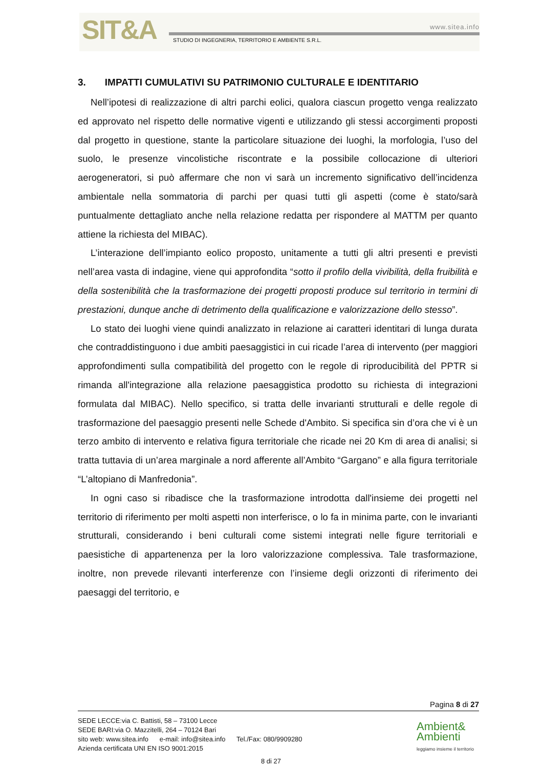SIT&A www.sitea.info
STUDIO DI INGEGNERIA, TERRITORIO E AMBIENTE S.R.L.
3. IMPATTI CUMULATIVI SU PATRIMONIO CULTURALE E IDENTITARIO
Nell’ipotesi di realizzazione di altri parchi eolici, qualora ciascun progetto venga realizzato ed approvato nel rispetto delle normative vigenti e utilizzando gli stessi accorgimenti proposti dal progetto in questione, stante la particolare situazione dei luoghi, la morfologia, l’uso del suolo, le presenze vincolistiche riscontrate e la possibile collocazione di ulteriori aerogeneratori, si può affermare che non vi sarà un incremento significativo dell’incidenza ambientale nella sommatoria di parchi per quasi tutti gli aspetti (come è stato/sarà puntualmente dettagliato anche nella relazione redatta per rispondere al MATTM per quanto attiene la richiesta del MIBAC).
L’interazione dell’impianto eolico proposto, unitamente a tutti gli altri presenti e previsti nell’area vasta di indagine, viene qui approfondita “sotto il profilo della vivibilità, della fruibilità e della sostenibilità che la trasformazione dei progetti proposti produce sul territorio in termini di prestazioni, dunque anche di detrimento della qualificazione e valorizzazione dello stesso”.
Lo stato dei luoghi viene quindi analizzato in relazione ai caratteri identitari di lunga durata che contraddistinguono i due ambiti paesaggistici in cui ricade l’area di intervento (per maggiori approfondimenti sulla compatibilità del progetto con le regole di riproducibilità del PPTR si rimanda all'integrazione alla relazione paesaggistica prodotto su richiesta di integrazioni formulata dal MIBAC). Nello specifico, si tratta delle invarianti strutturali e delle regole di trasformazione del paesaggio presenti nelle Schede d'Ambito. Si specifica sin d’ora che vi è un terzo ambito di intervento e relativa figura territoriale che ricade nei 20 Km di area di analisi; si tratta tuttavia di un’area marginale a nord afferente all’Ambito “Gargano” e alla figura territoriale “L’altopiano di Manfredonia”.
In ogni caso si ribadisce che la trasformazione introdotta dall'insieme dei progetti nel territorio di riferimento per molti aspetti non interferisce, o lo fa in minima parte, con le invarianti strutturali, considerando i beni culturali come sistemi integrati nelle figure territoriali e paesistiche di appartenenza per la loro valorizzazione complessiva. Tale trasformazione, inoltre, non prevede rilevanti interferenze con l’insieme degli orizzonti di riferimento dei paesaggi del territorio, e
Pagina 8 di 27
SEDE LECCE:via C. Battisti, 58 – 73100 Lecce
SEDE BARI:via O. Mazzitelli, 264 – 70124 Bari
sito web: www.sitea.info e-mail: info@sitea.info Tel./Fax: 080/9909280
Azienda certificata UNI EN ISO 9001:2015
8 di 27
Ambient&
Ambienti
leggiamo insieme il territorio